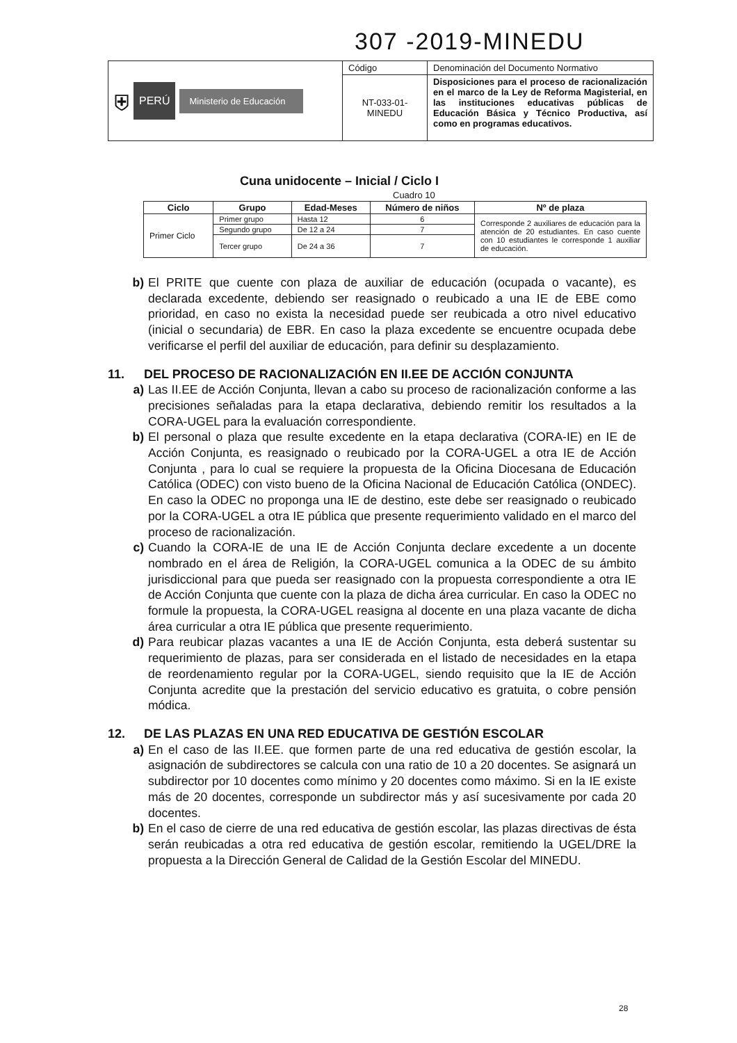307 -2019-MINEDU
| ⛨ PERÚ Ministerio de Educación | Código | Denominación del Documento Normativo |
| | NT-033-01-MINEDU | Disposiciones para el proceso de racionalización en el marco de la Ley de Reforma Magisterial, en las instituciones educativas públicas de Educación Básica y Técnico Productiva, así como en programas educativos. |
Cuna unidocente – Inicial / Ciclo I
Cuadro 10
| Ciclo | Grupo | Edad-Meses | Número de niños | Nº de plaza |
| --- | --- | --- | --- | --- |
| Primer Ciclo | Primer grupo | Hasta 12 | 6 | Corresponde 2 auxiliares de educación para la atención de 20 estudiantes. En caso cuente con 10 estudiantes le corresponde 1 auxiliar de educación. |
| | Segundo grupo | De 12 a 24 | 7 | |
| | Tercer grupo | De 24 a 36 | 7 | |
b) El PRITE que cuente con plaza de auxiliar de educación (ocupada o vacante), es declarada excedente, debiendo ser reasignado o reubicado a una IE de EBE como prioridad, en caso no exista la necesidad puede ser reubicada a otro nivel educativo (inicial o secundaria) de EBR. En caso la plaza excedente se encuentre ocupada debe verificarse el perfil del auxiliar de educación, para definir su desplazamiento.
11. DEL PROCESO DE RACIONALIZACIÓN EN II.EE DE ACCIÓN CONJUNTA
a) Las II.EE de Acción Conjunta, llevan a cabo su proceso de racionalización conforme a las precisiones señaladas para la etapa declarativa, debiendo remitir los resultados a la CORA-UGEL para la evaluación correspondiente.
b) El personal o plaza que resulte excedente en la etapa declarativa (CORA-IE) en IE de Acción Conjunta, es reasignado o reubicado por la CORA-UGEL a otra IE de Acción Conjunta , para lo cual se requiere la propuesta de la Oficina Diocesana de Educación Católica (ODEC) con visto bueno de la Oficina Nacional de Educación Católica (ONDEC). En caso la ODEC no proponga una IE de destino, este debe ser reasignado o reubicado por la CORA-UGEL a otra IE pública que presente requerimiento validado en el marco del proceso de racionalización.
c) Cuando la CORA-IE de una IE de Acción Conjunta declare excedente a un docente nombrado en el área de Religión, la CORA-UGEL comunica a la ODEC de su ámbito jurisdiccional para que pueda ser reasignado con la propuesta correspondiente a otra IE de Acción Conjunta que cuente con la plaza de dicha área curricular. En caso la ODEC no formule la propuesta, la CORA-UGEL reasigna al docente en una plaza vacante de dicha área curricular a otra IE pública que presente requerimiento.
d) Para reubicar plazas vacantes a una IE de Acción Conjunta, esta deberá sustentar su requerimiento de plazas, para ser considerada en el listado de necesidades en la etapa de reordenamiento regular por la CORA-UGEL, siendo requisito que la IE de Acción Conjunta acredite que la prestación del servicio educativo es gratuita, o cobre pensión módica.
12. DE LAS PLAZAS EN UNA RED EDUCATIVA DE GESTIÓN ESCOLAR
a) En el caso de las II.EE. que formen parte de una red educativa de gestión escolar, la asignación de subdirectores se calcula con una ratio de 10 a 20 docentes. Se asignará un subdirector por 10 docentes como mínimo y 20 docentes como máximo. Si en la IE existe más de 20 docentes, corresponde un subdirector más y así sucesivamente por cada 20 docentes.
b) En el caso de cierre de una red educativa de gestión escolar, las plazas directivas de ésta serán reubicadas a otra red educativa de gestión escolar, remitiendo la UGEL/DRE la propuesta a la Dirección General de Calidad de la Gestión Escolar del MINEDU.
28